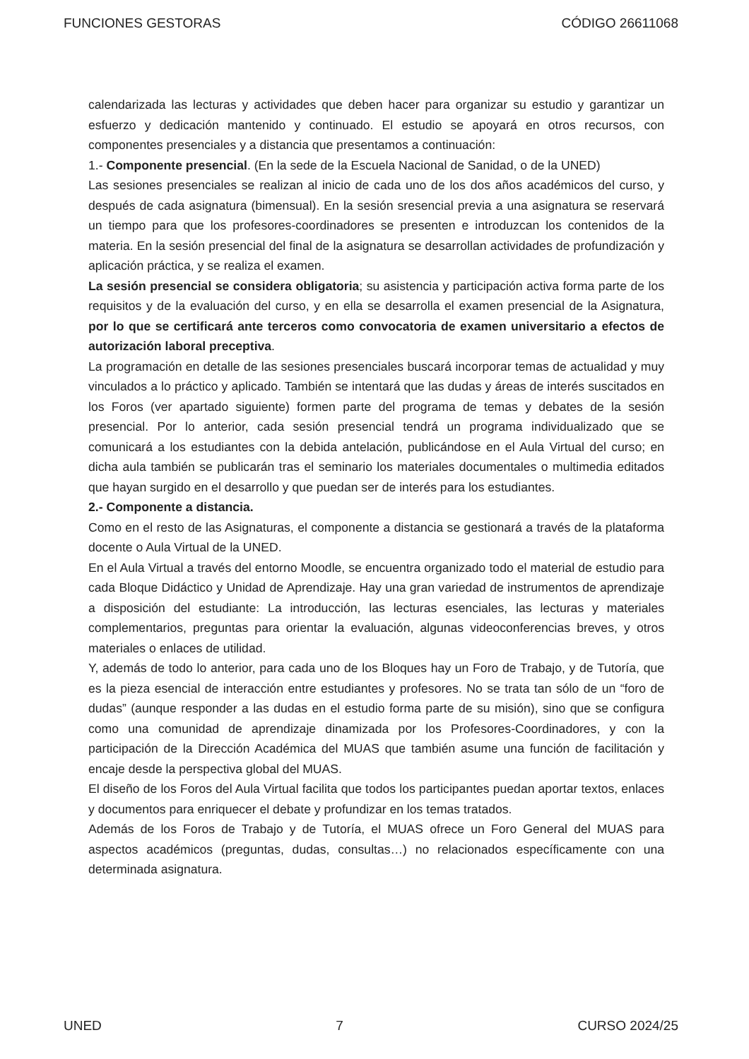FUNCIONES GESTORAS CÓDIGO 26611068
calendarizada las lecturas y actividades que deben hacer para organizar su estudio y garantizar un esfuerzo y dedicación mantenido y continuado. El estudio se apoyará en otros recursos, con componentes presenciales y a distancia que presentamos a continuación:
1.- Componente presencial. (En la sede de la Escuela Nacional de Sanidad, o de la UNED)
Las sesiones presenciales se realizan al inicio de cada uno de los dos años académicos del curso, y después de cada asignatura (bimensual). En la sesión sresencial previa a una asignatura se reservará un tiempo para que los profesores-coordinadores se presenten e introduzcan los contenidos de la materia. En la sesión presencial del final de la asignatura se desarrollan actividades de profundización y aplicación práctica, y se realiza el examen.
La sesión presencial se considera obligatoria; su asistencia y participación activa forma parte de los requisitos y de la evaluación del curso, y en ella se desarrolla el examen presencial de la Asignatura, por lo que se certificará ante terceros como convocatoria de examen universitario a efectos de autorización laboral preceptiva.
La programación en detalle de las sesiones presenciales buscará incorporar temas de actualidad y muy vinculados a lo práctico y aplicado. También se intentará que las dudas y áreas de interés suscitados en los Foros (ver apartado siguiente) formen parte del programa de temas y debates de la sesión presencial. Por lo anterior, cada sesión presencial tendrá un programa individualizado que se comunicará a los estudiantes con la debida antelación, publicándose en el Aula Virtual del curso; en dicha aula también se publicarán tras el seminario los materiales documentales o multimedia editados que hayan surgido en el desarrollo y que puedan ser de interés para los estudiantes.
2.- Componente a distancia.
Como en el resto de las Asignaturas, el componente a distancia se gestionará a través de la plataforma docente o Aula Virtual de la UNED.
En el Aula Virtual a través del entorno Moodle, se encuentra organizado todo el material de estudio para cada Bloque Didáctico y Unidad de Aprendizaje. Hay una gran variedad de instrumentos de aprendizaje a disposición del estudiante: La introducción, las lecturas esenciales, las lecturas y materiales complementarios, preguntas para orientar la evaluación, algunas videoconferencias breves, y otros materiales o enlaces de utilidad.
Y, además de todo lo anterior, para cada uno de los Bloques hay un Foro de Trabajo, y de Tutoría, que es la pieza esencial de interacción entre estudiantes y profesores. No se trata tan sólo de un “foro de dudas” (aunque responder a las dudas en el estudio forma parte de su misión), sino que se configura como una comunidad de aprendizaje dinamizada por los Profesores-Coordinadores, y con la participación de la Dirección Académica del MUAS que también asume una función de facilitación y encaje desde la perspectiva global del MUAS.
El diseño de los Foros del Aula Virtual facilita que todos los participantes puedan aportar textos, enlaces y documentos para enriquecer el debate y profundizar en los temas tratados.
Además de los Foros de Trabajo y de Tutoría, el MUAS ofrece un Foro General del MUAS para aspectos académicos (preguntas, dudas, consultas…) no relacionados específicamente con una determinada asignatura.
UNED 7 CURSO 2024/25